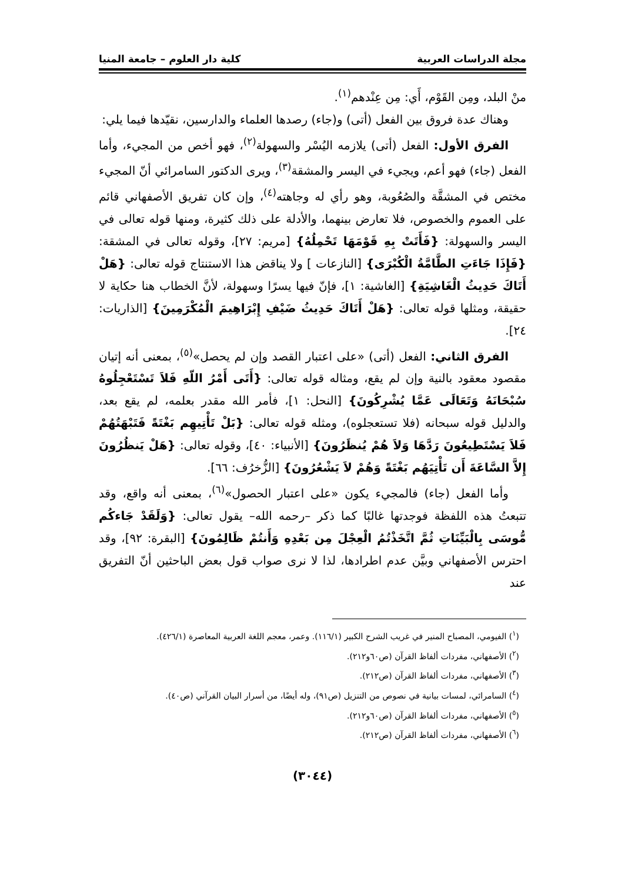مجلة الدراسات العربية كلية دار العلوم – جامعة المنيا
منْ البلد، ومِن القَوْم، أَي: مِن عِنْدهم<sup>(١)</sup>.
وهناك عدة فروق بين الفعل (أتى) و(جاء) رصدها العلماء والدارسين، نقيّدها فيما يلي:
الفرق الأول: الفعل (أتى) يلازمه اليُسْر والسهولة<sup>(٢)</sup>، فهو أخص من المجيء، وأما الفعل (جاء) فهو أعم، ويجيء في اليسر والمشقة<sup>(٣)</sup>، ويرى الدكتور السامرائي أنّ المجيء مختص في المشقَّة والصُعُوبة، وهو رأي له وجاهته<sup>(٤)</sup>، وإن كان تفريق الأصفهاني قائم على العموم والخصوص، فلا تعارض بينهما، والأدلة على ذلك كثيرة، ومنها قوله تعالى في اليسر والسهولة: {فَأَتَتْ بِهِ قَوْمَهَا تَحْمِلُهُ} [مريم: ٢٧]، وقوله تعالى في المشقة: {فَإِذَا جَاءَتِ الطَّامَّةُ الْكُبْرَى} [النازعات ] ولا يناقض هذا الاستنتاج قوله تعالى: {هَلْ أَتَاكَ حَدِيثُ الْغَاشِيَةِ} [الغاشية: ١]، فإنّ فيها يسرًا وسهولة، لأنَّ الخطاب هنا حكاية لا حقيقة، ومثلها قوله تعالى: {هَلْ أَتَاكَ حَدِيثُ ضَيْفِ إِبْرَاهِيمَ الْمُكْرَمِينَ} [الذاريات: ٢٤].
الفرق الثاني: الفعل (أتى) «على اعتبار القصد وإن لم يحصل»<sup>(٥)</sup>، بمعنى أنه إتيان مقصود معقود بالنية وإن لم يقع، ومثاله قوله تعالى: {أَتَى أَمْرُ اللّهِ فَلاَ تَسْتَعْجِلُوهُ سُبْحَانَهُ وَتَعَالَى عَمَّا يُشْرِكُونَ} [النحل: ١]، فأمر الله مقدر بعلمه، لم يقع بعد، والدليل قوله سبحانه (فلا تستعجلوه)، ومثله قوله تعالى: {بَلْ تَأْتِيهِم بَغْتَةً فَتَبْهَتُهُمْ فَلاَ يَسْتَطِيعُونَ رَدَّهَا وَلاَ هُمْ يُنظَرُونَ} [الأنبياء: ٤٠]، وقوله تعالى: {هَلْ يَنظُرُونَ إِلاَّ السَّاعَةَ أَن تَأْتِيَهُم بَغْتَةً وَهُمْ لاَ يَشْعُرُونَ} [الزُّخرُف: ٦٦].
وأما الفعل (جاء) فالمجيء يكون «على اعتبار الحصول»<sup>(٦)</sup>، بمعنى أنه واقع، وقد تتبعتُ هذه اللفظة فوجدتها غالبًا كما ذكر –رحمه الله– يقول تعالى: {وَلَقَدْ جَاءكُم مُّوسَى بِالْبَيِّنَاتِ ثُمَّ اتَّخَذْتُمُ الْعِجْلَ مِن بَعْدِهِ وَأَنتُمْ ظَالِمُونَ} [البقرة: ٩٢]، وقد احترس الأصفهاني وبيَّن عدم اطرادها، لذا لا نرى صواب قول بعض الباحثين أنّ التفريق عند
(<sup>١</sup>) الفيومي، المصباح المنير في غريب الشرح الكبير (١١٦/١). وعمر، معجم اللغة العربية المعاصرة (٤٢٦/١).
(<sup>٢</sup>) الأصفهاني، مفردات ألفاظ القرآن (ص٦٠و٢١٢).
(<sup>٣</sup>) الأصفهاني، مفردات ألفاظ القرآن (ص٢١٢).
(<sup>٤</sup>) السامرائي، لمسات بيانية في نصوص من التنزيل (ص٩١)، وله أيضًا، من أسرار البيان القرآني (ص٤٠).
(<sup>٥</sup>) الأصفهاني، مفردات ألفاظ القرآن (ص٦٠و٢١٢).
(<sup>٦</sup>) الأصفهاني، مفردات ألفاظ القرآن (ص٢١٢).
(٣٠٤٤)